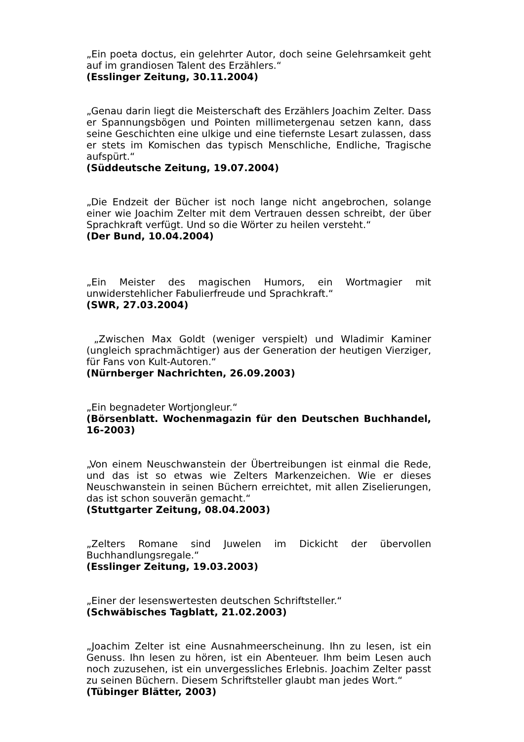„Ein poeta doctus, ein gelehrter Autor, doch seine Gelehrsamkeit geht auf im grandiosen Talent des Erzählers.“
(Esslinger Zeitung, 30.11.2004)
„Genau darin liegt die Meisterschaft des Erzählers Joachim Zelter. Dass er Spannungsbögen und Pointen millimetergenau setzen kann, dass seine Geschichten eine ulkige und eine tiefernste Lesart zulassen, dass er stets im Komischen das typisch Menschliche, Endliche, Tragische aufspürt.“
(Süddeutsche Zeitung, 19.07.2004)
„Die Endzeit der Bücher ist noch lange nicht angebrochen, solange einer wie Joachim Zelter mit dem Vertrauen dessen schreibt, der über Sprachkraft verfügt. Und so die Wörter zu heilen versteht.“
(Der Bund, 10.04.2004)
„Ein Meister des magischen Humors, ein Wortmagier mit unwiderstehlicher Fabulierfreude und Sprachkraft.“
(SWR, 27.03.2004)
„Zwischen Max Goldt (weniger verspielt) und Wladimir Kaminer (ungleich sprachmächtiger) aus der Generation der heutigen Vierziger, für Fans von Kult-Autoren.“
(Nürnberger Nachrichten, 26.09.2003)
„Ein begnadeter Wortjongleur.“
(Börsenblatt. Wochenmagazin für den Deutschen Buchhandel, 16-2003)
„Von einem Neuschwanstein der Übertreibungen ist einmal die Rede, und das ist so etwas wie Zelters Markenzeichen. Wie er dieses Neuschwanstein in seinen Büchern erreichtet, mit allen Ziselierungen, das ist schon souverän gemacht.“
(Stuttgarter Zeitung, 08.04.2003)
„Zelters Romane sind Juwelen im Dickicht der übervollen Buchhandlungsregale.“
(Esslinger Zeitung, 19.03.2003)
„Einer der lesenswertesten deutschen Schriftsteller.“
(Schwäbisches Tagblatt, 21.02.2003)
„Joachim Zelter ist eine Ausnahmeerscheinung. Ihn zu lesen, ist ein Genuss. Ihn lesen zu hören, ist ein Abenteuer. Ihm beim Lesen auch noch zuzusehen, ist ein unvergessliches Erlebnis. Joachim Zelter passt zu seinen Büchern. Diesem Schriftsteller glaubt man jedes Wort.“
(Tübinger Blätter, 2003)